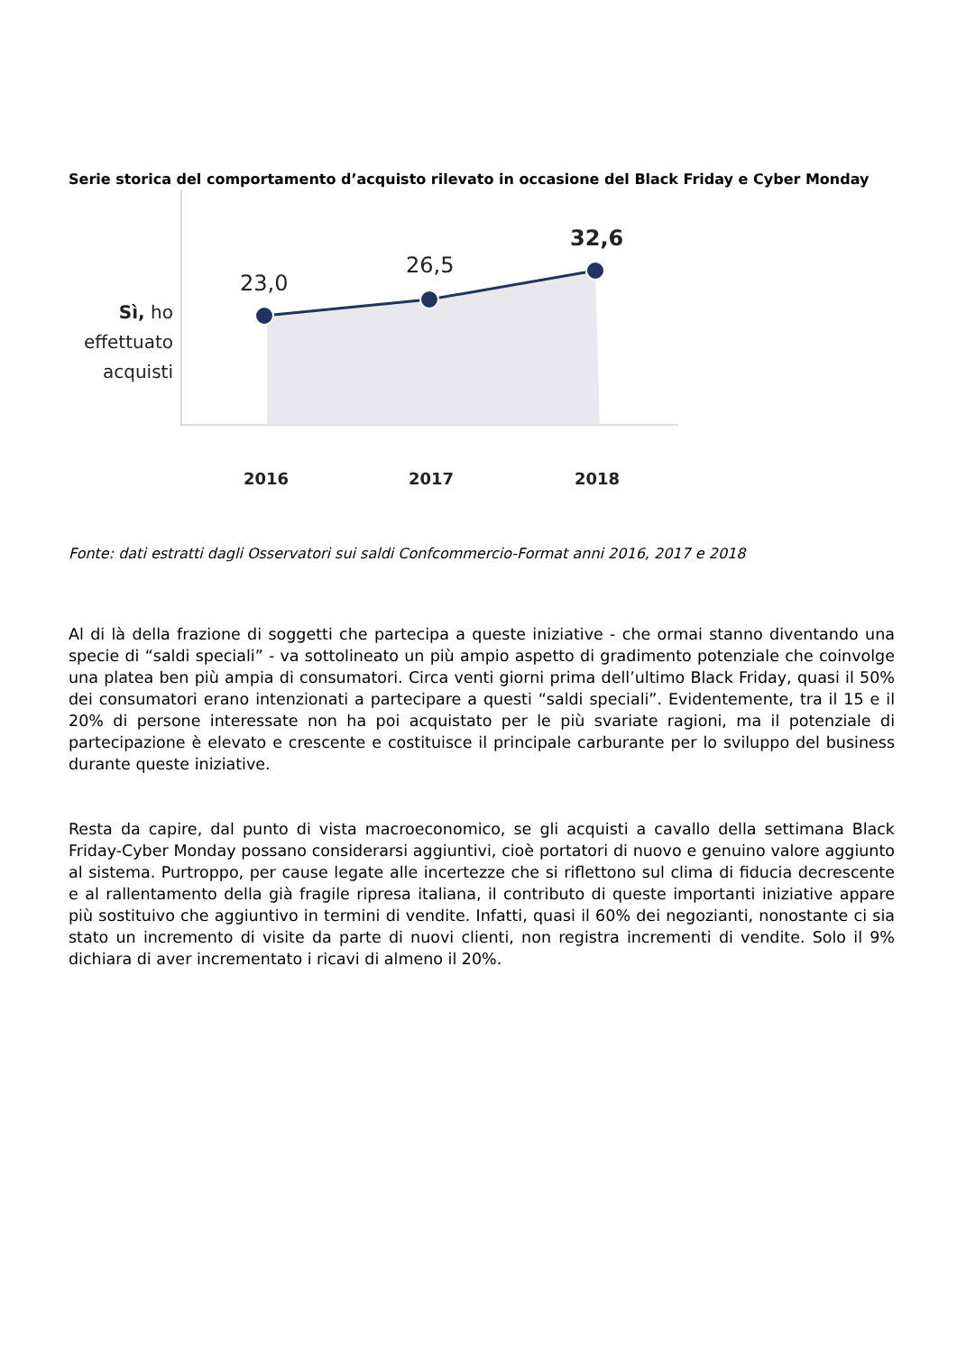Serie storica del comportamento d’acquisto rilevato in occasione del Black Friday e Cyber Monday
Sì, ho effettuato acquisti
23,0
26,5
32,6
2016 2017 2018
Fonte: dati estratti dagli Osservatori sui saldi Confcommercio-Format anni 2016, 2017 e 2018
Al di là della frazione di soggetti che partecipa a queste iniziative - che ormai stanno diventando una specie di “saldi speciali” - va sottolineato un più ampio aspetto di gradimento potenziale che coinvolge una platea ben più ampia di consumatori. Circa venti giorni prima dell’ultimo Black Friday, quasi il 50% dei consumatori erano intenzionati a partecipare a questi “saldi speciali”. Evidentemente, tra il 15 e il 20% di persone interessate non ha poi acquistato per le più svariate ragioni, ma il potenziale di partecipazione è elevato e crescente e costituisce il principale carburante per lo sviluppo del business durante queste iniziative.
Resta da capire, dal punto di vista macroeconomico, se gli acquisti a cavallo della settimana Black Friday-Cyber Monday possano considerarsi aggiuntivi, cioè portatori di nuovo e genuino valore aggiunto al sistema. Purtroppo, per cause legate alle incertezze che si riflettono sul clima di fiducia decrescente e al rallentamento della già fragile ripresa italiana, il contributo di queste importanti iniziative appare più sostituivo che aggiuntivo in termini di vendite. Infatti, quasi il 60% dei negozianti, nonostante ci sia stato un incremento di visite da parte di nuovi clienti, non registra incrementi di vendite. Solo il 9% dichiara di aver incrementato i ricavi di almeno il 20%.